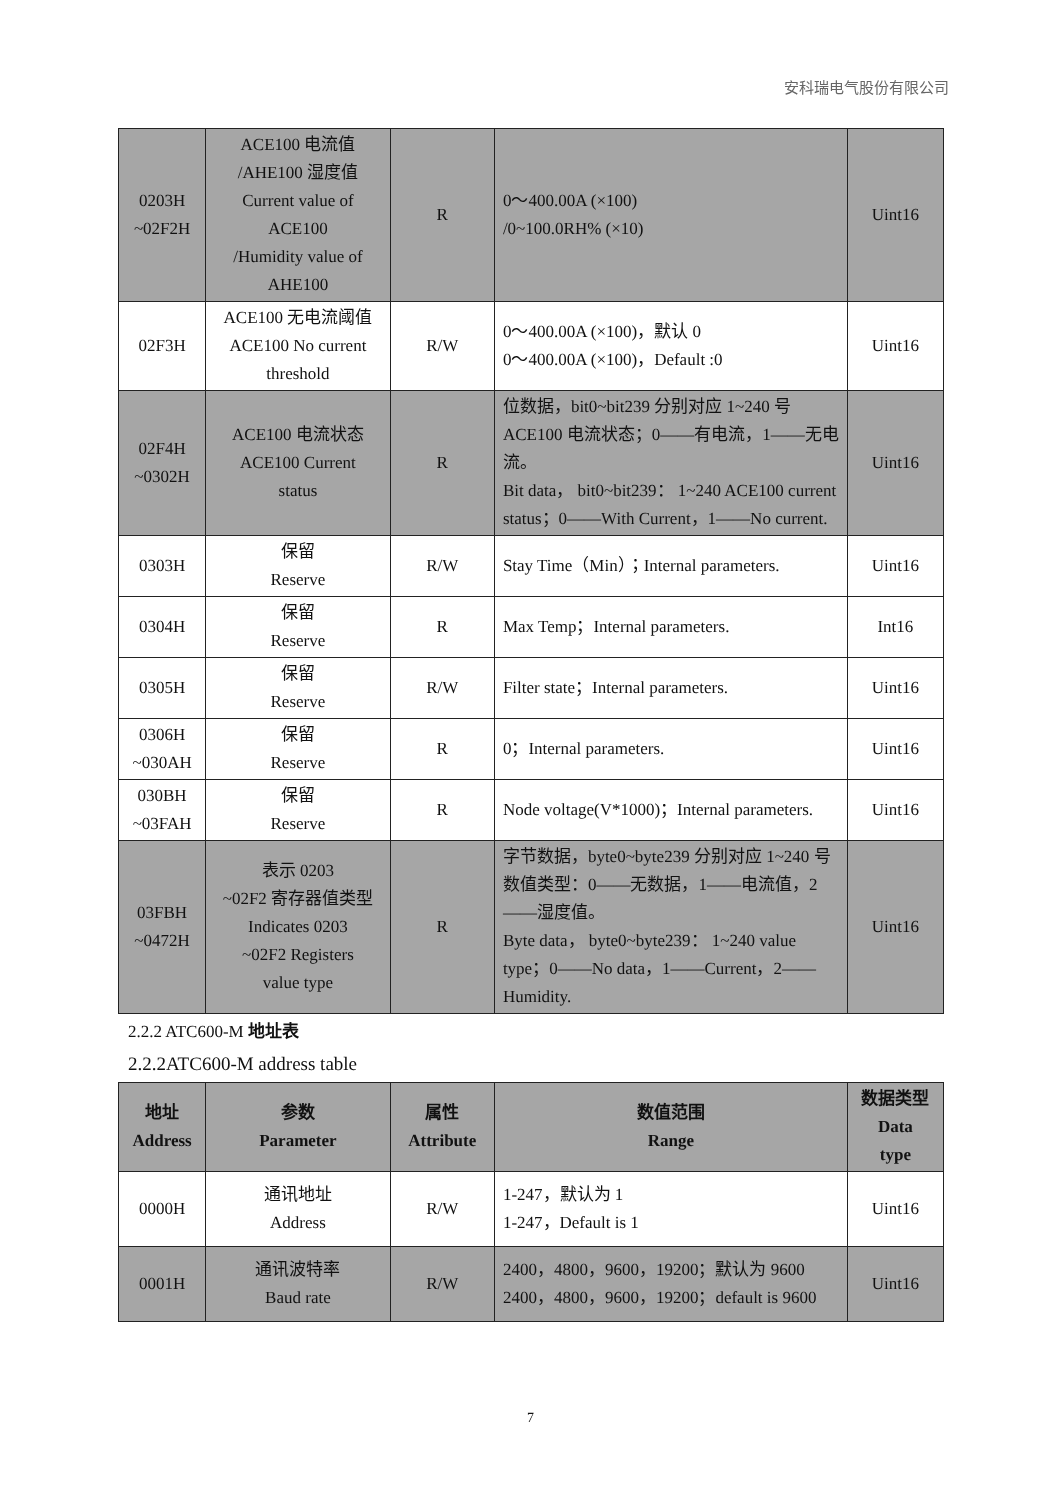安科瑞电气股份有限公司
| 0203H ~02F2H | ACE100 电流值 /AHE100 湿度值 Current value of ACE100 /Humidity value of AHE100 | R | 0～400.00A (×100) /0~100.0RH% (×10) | Uint16 |
| 02F3H | ACE100 无电流阈值 ACE100 No current threshold | R/W | 0～400.00A (×100)，默认 0 0～400.00A (×100)，Default :0 | Uint16 |
| 02F4H ~0302H | ACE100 电流状态 ACE100 Current status | R | 位数据，bit0~bit239 分别对应 1~240 号 ACE100 电流状态；0——有电流，1——无电流。 Bit data， bit0~bit239： 1~240 ACE100 current status；0——With Current，1——No current. | Uint16 |
| 0303H | 保留 Reserve | R/W | Stay Time（Min）；Internal parameters. | Uint16 |
| 0304H | 保留 Reserve | R | Max Temp；Internal parameters. | Int16 |
| 0305H | 保留 Reserve | R/W | Filter state；Internal parameters. | Uint16 |
| 0306H ~030AH | 保留 Reserve | R | 0；Internal parameters. | Uint16 |
| 030BH ~03FAH | 保留 Reserve | R | Node voltage(V*1000)；Internal parameters. | Uint16 |
| 03FBH ~0472H | 表示 0203 ~02F2 寄存器值类型 Indicates 0203 ~02F2 Registers value type | R | 字节数据，byte0~byte239 分别对应 1~240 号数值类型：0——无数据，1——电流值，2——湿度值。 Byte data， byte0~byte239： 1~240 value type；0——No data，1——Current，2——Humidity. | Uint16 |
2.2.2 ATC600-M 地址表
2.2.2ATC600-M address table
| 地址 Address | 参数 Parameter | 属性 Attribute | 数值范围 Range | 数据类型 Data type |
| --- | --- | --- | --- | --- |
| 0000H | 通讯地址 Address | R/W | 1-247，默认为 1 1-247，Default is 1 | Uint16 |
| 0001H | 通讯波特率 Baud rate | R/W | 2400，4800，9600，19200；默认为 9600 2400，4800，9600，19200；default is 9600 | Uint16 |
7